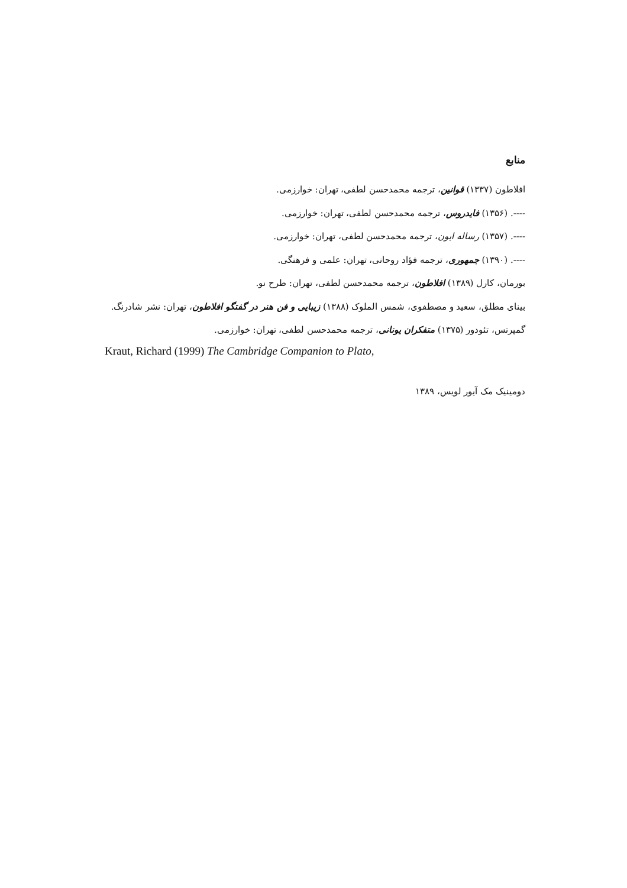منابع
افلاطون (۱۳۳۷) قوانین، ترجمه محمدحسن لطفی، تهران: خوارزمی.
----. (۱۳۵۶) فایدروس، ترجمه محمدحسن لطفی، تهران: خوارزمی.
----. (۱۳۵۷) رساله ایون، ترجمه محمدحسن لطفی، تهران: خوارزمی.
----. (۱۳۹۰) جمهوری، ترجمه فؤاد روحانی، تهران: علمی و فرهنگی.
بورمان، کارل (۱۳۸۹) افلاطون، ترجمه محمدحسن لطفی، تهران: طرح نو.
بینای مطلق، سعید و مصطفوی، شمس الملوک (۱۳۸۸) زیبایی و فن هنر در گفتگو افلاطون، تهران: نشر شادرنگ.
گمپرتس، تئودور (۱۳۷۵) متفکران یونانی، ترجمه محمدحسن لطفی، تهران: خوارزمی.
Kraut, Richard (1999) The Cambridge Companion to Plato,
دومینیک مک آیور لویس، ۱۳۸۹